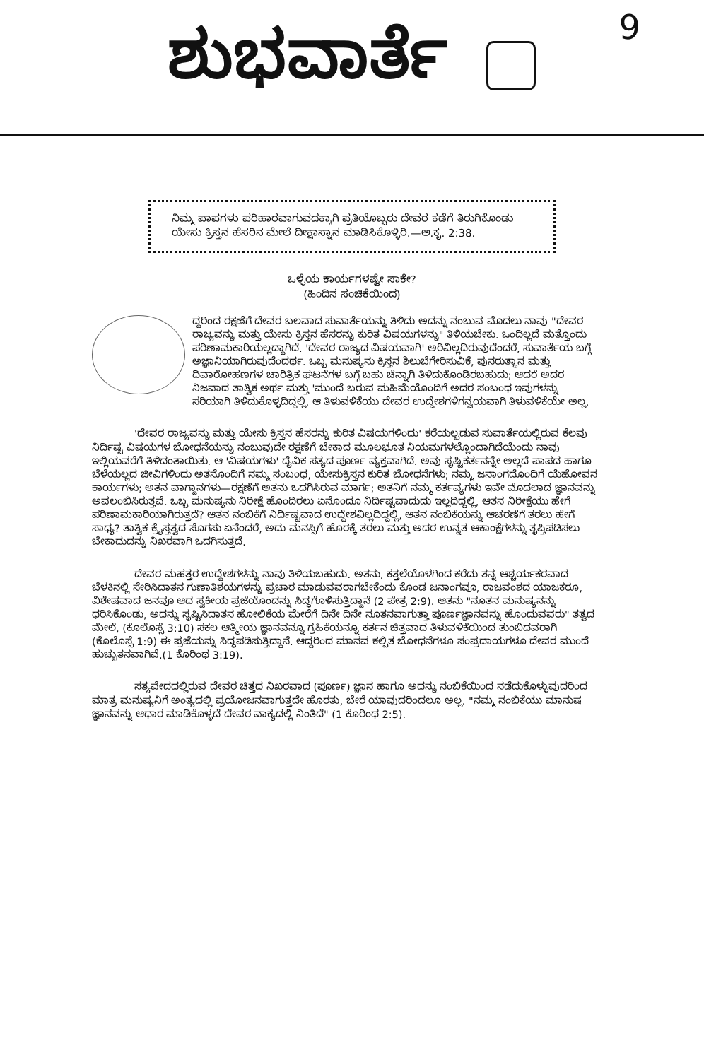9
ಶುಭವಾರ್ತೆ
ನಿಮ್ಮ ಪಾಪಗಳು ಪರಿಹಾರವಾಗುವದಕ್ಕಾಗಿ ಪ್ರತಿಯೊಬ್ಬರು ದೇವರ ಕಡೆಗೆ ತಿರುಗಿಕೊಂಡು ಯೇಸು ಕ್ರಿಸ್ತನ ಹೆಸರಿನ ಮೇಲೆ ದೀಕ್ಷಾಸ್ನಾನ ಮಾಡಿಸಿಕೊಳ್ಳಿರಿ.—ಅ.ಕೃ. 2:38.
ಒಳ್ಳೆಯ ಕಾರ್ಯಗಳಷ್ಟೇ ಸಾಕೇ?
(ಹಿಂದಿನ ಸಂಚಿಕೆಯಿಂದ)
ದ್ದರಿಂದ ರಕ್ಷಣೆಗೆ ದೇವರ ಬಲವಾದ ಸುವಾರ್ತೆಯನ್ನು ತಿಳಿದು ಅದನ್ನು ನಂಬುವ ಮೊದಲು ನಾವು "ದೇವರ ರಾಜ್ಯವನ್ನು ಮತ್ತು ಯೇಸು ಕ್ರಿಸ್ತನ ಹೆಸರನ್ನು ಕುರಿತ ವಿಷಯಗಳನ್ನು" ತಿಳಿಯಬೇಕು. ಒಂದಿಲ್ಲದೆ ಮತ್ತೊಂದು ಪರಿಣಾಮಕಾರಿಯಲ್ಲದ್ದಾಗಿದೆ. 'ದೇವರ ರಾಜ್ಯದ ವಿಷಯವಾಗಿ' ಅರಿವಿಲ್ಲದಿರುವುದೆಂದರೆ, ಸುವಾರ್ತೆಯ ಬಗ್ಗೆ ಅಜ್ಞಾನಿಯಾಗಿರುವುದೆಂದರ್ಥ. ಒಬ್ಬ ಮನುಷ್ಯನು ಕ್ರಿಸ್ತನ ಶಿಲುಬೆಗೇರಿಸುವಿಕೆ, ಪುನರುತ್ಥಾನ ಮತ್ತು ದಿವಾರೋಹಣಗಳ ಚಾರಿತ್ರಿಕ ಘಟನೆಗಳ ಬಗ್ಗೆ ಬಹು ಚೆನ್ನಾಗಿ ತಿಳಿದುಕೊಂಡಿರಬಹುದು; ಆದರೆ ಅದರ ನಿಜವಾದ ತಾತ್ವಿಕ ಅರ್ಥ ಮತ್ತು 'ಮುಂದೆ ಬರುವ ಮಹಿಮೆಯೊಂದಿಗೆ ಅದರ ಸಂಬಂಧ ಇವುಗಳನ್ನು ಸರಿಯಾಗಿ ತಿಳಿದುಕೊಳ್ಳದಿದ್ದಲ್ಲಿ, ಆ ತಿಳುವಳಿಕೆಯು ದೇವರ ಉದ್ದೇಶಗಳಿಗನ್ವಯವಾಗಿ ತಿಳುವಳಿಕೆಯೇ ಅಲ್ಲ.
'ದೇವರ ರಾಜ್ಯವನ್ನು ಮತ್ತು ಯೇಸು ಕ್ರಿಸ್ತನ ಹೆಸರನ್ನು ಕುರಿತ ವಿಷಯಗಳಿಂದು' ಕರೆಯಲ್ಪಡುವ ಸುವಾರ್ತೆಯಲ್ಲಿರುವ ಕೆಲವು ನಿರ್ದಿಷ್ಟ ವಿಷಯಗಳ ಬೋಧನೆಯನ್ನು ನಂಬುವುದೇ ರಕ್ಷಣೆಗೆ ಬೇಕಾದ ಮೂಲಭೂತ ನಿಯಮಗಳಲ್ಲೊಂದಾಗಿದೆಯೆಂದು ನಾವು ಇಲ್ಲಿಯವರೆಗೆ ತಿಳಿದಂತಾಯಿತು. ಆ 'ವಿಷಯಗಳು' ದೈವಿಕ ಸತ್ಯದ ಪೂರ್ಣ ವ್ಯಕ್ತವಾಗಿದೆ. ಅವು ಸೃಷ್ಟಿಕರ್ತನನ್ನೇ ಅಲ್ಲದೆ ಪಾಪದ ಹಾಗೂ ಬೆಳೆಯಲ್ಲದ ಜೀವಿಗಳಿಂದು ಅತನೊಂದಿಗೆ ನಮ್ಮ ಸಂಬಂಧ, ಯೇಸುಕ್ರಿಸ್ತನ ಕುರಿತ ಬೋಧನೆಗಳು; ನಮ್ಮ ಜನಾಂಗದೊಂದಿಗೆ ಯೆಹೋವನ ಕಾರ್ಯಗಳು; ಅತನ ವಾಗ್ದಾನಗಳು—ರಕ್ಷಣೆಗೆ ಅತನು ಒದಗಿಸಿರುವ ಮಾರ್ಗ; ಅತನಿಗೆ ನಮ್ಮ ಕರ್ತವ್ಯಗಳು ಇವೇ ಮೊದಲಾದ ಜ್ಞಾನವನ್ನು ಅವಲಂಬಿಸಿರುತ್ತವೆ. ಒಬ್ಬ ಮನುಷ್ಯನು ನಿರೀಕ್ಷೆ ಹೊಂದಿರಲು ಏನೊಂದೂ ನಿರ್ದಿಷ್ಟವಾದುದು ಇಲ್ಲದಿದ್ದಲ್ಲಿ, ಆತನ ನಿರೀಕ್ಷೆಯು ಹೇಗೆ ಪರಿಣಾಮಕಾರಿಯಾಗಿರುತ್ತದೆ? ಆತನ ನಂಬಿಕೆಗೆ ನಿರ್ದಿಷ್ಟವಾದ ಉದ್ದೇಶವಿಲ್ಲದಿದ್ದಲ್ಲಿ, ಆತನ ನಂಬಿಕೆಯನ್ನು ಆಚರಣೆಗೆ ತರಲು ಹೇಗೆ ಸಾಧ್ಯ? ತಾತ್ವಿಕ ಕ್ರೈಸ್ತತ್ವದ ಸೊಗಸು ಏನೆಂದರೆ, ಅದು ಮನಸ್ಸಿಗೆ ಹೊರಕ್ಕೆ ತರಲು ಮತ್ತು ಅದರ ಉನ್ನತ ಆಕಾಂಕ್ಷೆಗಳನ್ನು ತೃಪ್ತಿಪಡಿಸಲು ಬೇಕಾದುದನ್ನು ನಿಖರವಾಗಿ ಒದಗಿಸುತ್ತದೆ.
ದೇವರ ಮಹತ್ತರ ಉದ್ದೇಶಗಳನ್ನು ನಾವು ತಿಳಿಯಬಹುದು. ಅತನು, ಕತ್ತಲೆಯೊಳಗಿಂದ ಕರೆದು ತನ್ನ ಆಶ್ಚರ್ಯಕರವಾದ ಬೆಳಕಿನಲ್ಲಿ ಸೇರಿಸಿದಾತನ ಗುಣಾತಿಶಯಗಳನ್ನು ಪ್ರಚಾರ ಮಾಡುವವರಾಗಬೇಕೆಂದು ಕೊಂಡ ಜನಾಂಗವೂ, ರಾಜವಂಶದ ಯಾಜಕರೂ, ವಿಶೇಷವಾದ ಜನವೂ ಆದ ಸ್ವಕೀಯ ಪ್ರಜೆಯೊಂದನ್ನು ಸಿದ್ಧಗೊಳಿಸುತ್ತಿದ್ದಾನೆ (2 ಪೇತ್ರ 2:9). ಆತನು "ನೂತನ ಮನುಷ್ಯನನ್ನು ಧರಿಸಿಕೊಂಡು, ಅದನ್ನು ಸೃಷ್ಟಿಸಿದಾತನ ಹೋಲಿಕೆಯ ಮೇರೆಗೆ ದಿನೇ ದಿನೇ ನೂತನವಾಗುತ್ತಾ ಪೂರ್ಣಜ್ಞಾನವನ್ನು ಹೊಂದುವವರು" ತತ್ವದ ಮೇಲೆ, (ಕೊಲೊಸ್ಸೆ 3:10) ಸಕಲ ಆತ್ಮೀಯ ಜ್ಞಾನವನ್ನೂ ಗ್ರಹಿಕೆಯನ್ನೂ ಕರ್ತನ ಚಿತ್ತವಾದ ತಿಳುವಳಿಕೆಯಿಂದ ತುಂಬಿದವರಾಗಿ (ಕೊಲೊಸ್ಸೆ 1:9) ಈ ಪ್ರಜೆಯನ್ನು ಸಿದ್ಧಪಡಿಸುತ್ತಿದ್ದಾನೆ. ಆದ್ದರಿಂದ ಮಾನವ ಕಲ್ಪಿತ ಬೋಧನೆಗಳೂ ಸಂಪ್ರದಾಯಗಳೂ ದೇವರ ಮುಂದೆ ಹುಚ್ಚುತನವಾಗಿವೆ.(1 ಕೊರಿಂಥ 3:19).
ಸತ್ಯವೇದದಲ್ಲಿರುವ ದೇವರ ಚಿತ್ತದ ನಿಖರವಾದ (ಪೂರ್ಣ) ಜ್ಞಾನ ಹಾಗೂ ಅದನ್ನು ನಂಬಿಕೆಯಿಂದ ನಡೆದುಕೊಳ್ಳುವುದರಿಂದ ಮಾತ್ರ ಮನುಷ್ಯನಿಗೆ ಅಂತ್ಯದಲ್ಲಿ ಪ್ರಯೋಜನವಾಗುತ್ತದೇ ಹೊರತು, ಬೇರೆ ಯಾವುದರಿಂದಲೂ ಅಲ್ಲ. "ನಮ್ಮ ನಂಬಿಕೆಯು ಮಾನುಷ ಜ್ಞಾನವನ್ನು ಆಧಾರ ಮಾಡಿಕೊಳ್ಳದೆ ದೇವರ ವಾಕ್ಯದಲ್ಲಿ ನಿಂತಿದೆ" (1 ಕೊರಿಂಥ 2:5).